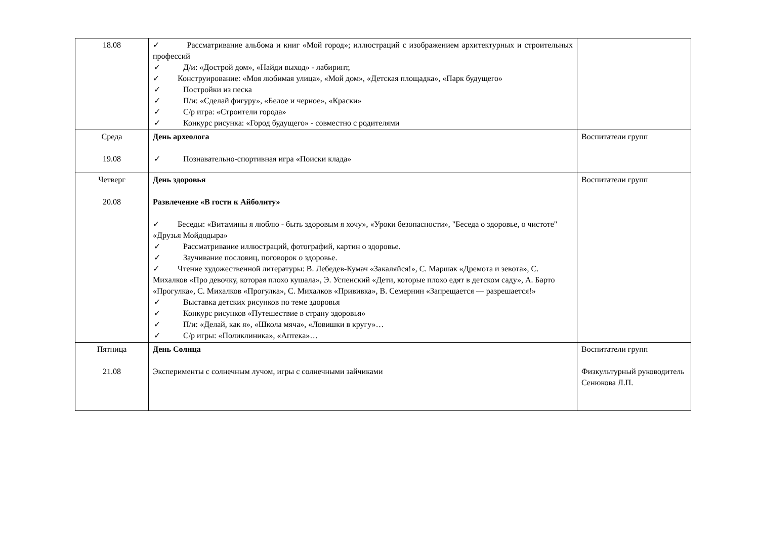| 18.08 | ✓ Рассматривание альбома и книг «Мой город»; иллюстраций с изображением архитектурных и строительных профессий ✓ Д/и: «Дострой дом», «Найди выход» - лабиринт, ✓ Конструирование: «Моя любимая улица», «Мой дом», «Детская площадка», «Парк будущего» ✓ Постройки из песка ✓ П/и: «Сделай фигуру», «Белое и черное», «Краски» ✓ С/р игра: «Строители города» ✓ Конкурс рисунка: «Город будущего» - совместно с родителями | |
| Среда 19.08 | День археолога ✓ Познавательно-спортивная игра «Поиски клада» | Воспитатели групп |
| Четверг 20.08 | День здоровья Развлечение «В гости к Айболиту» ✓ Беседы: «Витамины я люблю - быть здоровым я хочу», «Уроки безопасности», "Беседа о здоровье, о чистоте" «Друзья Мойдодыра» ✓ Рассматривание иллюстраций, фотографий, картин о здоровье. ✓ Заучивание пословиц, поговорок о здоровье. ✓ Чтение художественной литературы: В. Лебедев-Кумач «Закаляйся!», С. Маршак «Дремота и зевота», С. Михалков «Про девочку, которая плохо кушала», Э. Успенский «Дети, которые плохо едят в детском саду», А. Барто «Прогулка», С. Михалков «Прогулка», С. Михалков «Прививка», В. Семернин «Запрещается — разрешается!» ✓ Выставка детских рисунков по теме здоровья ✓ Конкурс рисунков «Путешествие в страну здоровья» ✓ П/и: «Делай, как я», «Школа мяча», «Ловишки в кругу»… ✓ С/р игры: «Поликлиника», «Аптека»… | Воспитатели групп |
| Пятница 21.08 | День Солнца Эксперименты с солнечным лучом, игры с солнечными зайчиками | Воспитатели групп Физкультурный руководитель Сенюкова Л.П. |